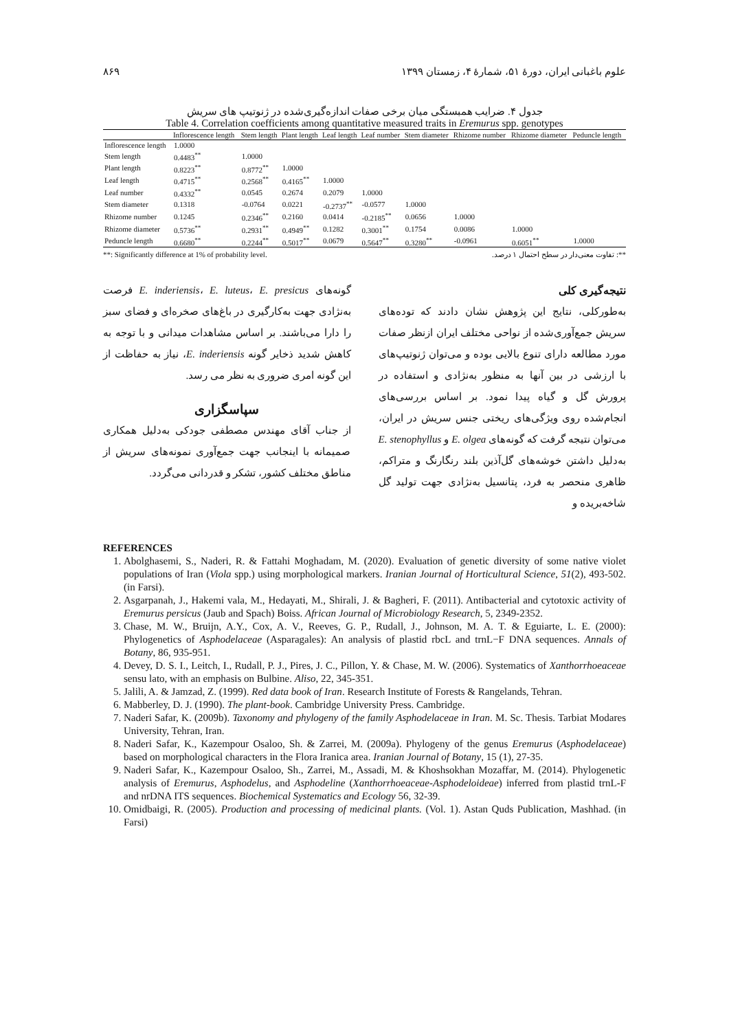علوم باغبانی ایران، دورۀ ۵۱، شمارۀ ۴، زمستان ۱۳۹۹ ۸۶۹
جدول ۴. ضرایب همبستگی میان برخی صفات اندازه‌گیری‌شده در ژنوتیپ های سریش
Table 4. Correlation coefficients among quantitative measured traits in Eremurus spp. genotypes
| | Inflorescence length | Stem length | Plant length | Leaf length | Leaf number | Stem diameter | Rhizome number | Rhizome diameter | Peduncle length |
| --- | --- | --- | --- | --- | --- | --- | --- | --- | --- |
| Inflorescence length | 1.0000 | | | | | | | | |
| Stem length | 0.4483<sup>**</sup> | 1.0000 | | | | | | | |
| Plant length | 0.8223<sup>**</sup> | 0.8772<sup>**</sup> | 1.0000 | | | | | | |
| Leaf length | 0.4715<sup>**</sup> | 0.2568<sup>**</sup> | 0.4165<sup>**</sup> | 1.0000 | | | | | |
| Leaf number | 0.4332<sup>**</sup> | 0.0545 | 0.2674 | 0.2079 | 1.0000 | | | | |
| Stem diameter | 0.1318 | -0.0764 | 0.0221 | -0.2737<sup>**</sup> | -0.0577 | 1.0000 | | | |
| Rhizome number | 0.1245 | 0.2346<sup>**</sup> | 0.2160 | 0.0414 | -0.2185<sup>**</sup> | 0.0656 | 1.0000 | | |
| Rhizome diameter | 0.5736<sup>**</sup> | 0.2931<sup>**</sup> | 0.4949<sup>**</sup> | 0.1282 | 0.3001<sup>**</sup> | 0.1754 | 0.0086 | 1.0000 | |
| Peduncle length | 0.6680<sup>**</sup> | 0.2244<sup>**</sup> | 0.5017<sup>**</sup> | 0.0679 | 0.5647<sup>**</sup> | 0.3280<sup>**</sup> | -0.0961 | 0.6051<sup>**</sup> | 1.0000 |
**: Significantly difference at 1% of probability level. **: تفاوت معنی‌دار در سطح احتمال ۱ درصد.
نتیجه‌گیری کلی
بەطورکلی، نتایج این پژوهش نشان دادند که توده‌های سریش جمع‌آوری‌شده از نواحی مختلف ایران ازنظر صفات مورد مطالعه دارای تنوع بالایی بوده و می‌توان ژنوتیپ‌های با ارزشی در بین آنها به منظور بەنژادی و استفاده در پرورش گل و گیاه پیدا نمود. بر اساس بررسی‌های انجام‌شده روی ویژگی‌های ریختی جنس سریش در ایران، می‌توان نتیجه گرفت که گونه‌های E. olgea و E. stenophyllus بەدلیل داشتن خوشه‌های گل‌آذین بلند رنگارنگ و متراکم، ظاهری منحصر به فرد، پتانسیل بەنژادی جهت تولید گل شاخەبریده و
گونه‌های E. inderiensis، E. luteus، E. presicus فرصت بەنژادی جهت بەکارگیری در باغ‌های صخره‌ای و فضای سبز را دارا می‌باشند. بر اساس مشاهدات میدانی و با توجه به کاهش شدید ذخایر گونه E. inderiensis، نیاز به حفاظت از این گونه امری ضروری به نظر می رسد.
سپاسگزاری
از جناب آقای مهندس مصطفی جودکی بەدلیل همکاری صمیمانه با اینجانب جهت جمع‌آوری نمونه‌های سریش از مناطق مختلف کشور، تشکر و قدردانی می‌گردد.
REFERENCES
1. Abolghasemi, S., Naderi, R. & Fattahi Moghadam, M. (2020). Evaluation of genetic diversity of some native violet populations of Iran (Viola spp.) using morphological markers. Iranian Journal of Horticultural Science, 51(2), 493-502. (in Farsi).
2. Asgarpanah, J., Hakemi vala, M., Hedayati, M., Shirali, J. & Bagheri, F. (2011). Antibacterial and cytotoxic activity of Eremurus persicus (Jaub and Spach) Boiss. African Journal of Microbiology Research, 5, 2349-2352.
3. Chase, M. W., Bruijn, A.Y., Cox, A. V., Reeves, G. P., Rudall, J., Johnson, M. A. T. & Eguiarte, L. E. (2000): Phylogenetics of Asphodelaceae (Asparagales): An analysis of plastid rbcL and trnL−F DNA sequences. Annals of Botany, 86, 935-951.
4. Devey, D. S. I., Leitch, I., Rudall, P. J., Pires, J. C., Pillon, Y. & Chase, M. W. (2006). Systematics of Xanthorrhoeaceae sensu lato, with an emphasis on Bulbine. Aliso, 22, 345-351.
5. Jalili, A. & Jamzad, Z. (1999). Red data book of Iran. Research Institute of Forests & Rangelands, Tehran.
6. Mabberley, D. J. (1990). The plant-book. Cambridge University Press. Cambridge.
7. Naderi Safar, K. (2009b). Taxonomy and phylogeny of the family Asphodelaceae in Iran. M. Sc. Thesis. Tarbiat Modares University, Tehran, Iran.
8. Naderi Safar, K., Kazempour Osaloo, Sh. & Zarrei, M. (2009a). Phylogeny of the genus Eremurus (Asphodelaceae) based on morphological characters in the Flora Iranica area. Iranian Journal of Botany, 15 (1), 27-35.
9. Naderi Safar, K., Kazempour Osaloo, Sh., Zarrei, M., Assadi, M. & Khoshsokhan Mozaffar, M. (2014). Phylogenetic analysis of Eremurus, Asphodelus, and Asphodeline (Xanthorrhoeaceae-Asphodeloideae) inferred from plastid trnL-F and nrDNA ITS sequences. Biochemical Systematics and Ecology 56, 32-39.
10. Omidbaigi, R. (2005). Production and processing of medicinal plants. (Vol. 1). Astan Quds Publication, Mashhad. (in Farsi)